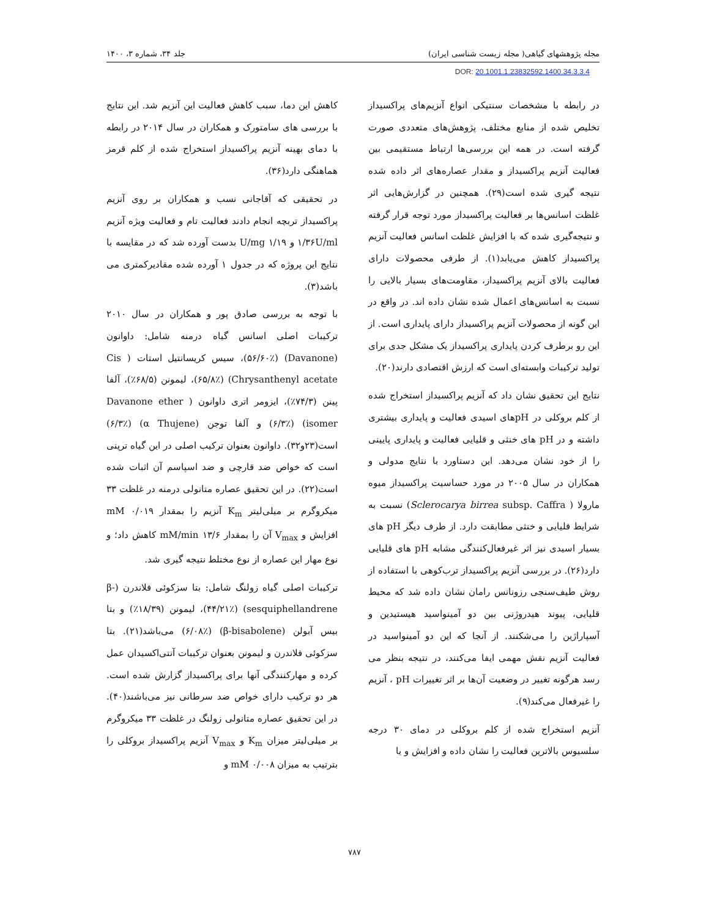مجله پژوهشهای گیاهی( مجله زیست شناسی ایران) جلد ۳۴، شماره ۳، ۱۴۰۰
DOR: 20.1001.1.23832592.1400.34.3.3.4
در رابطه با مشخصات سنتیکی انواع آنزیم‌های پراکسیداز تخلیص شده از منابع مختلف، پژوهش‌های متعددی صورت گرفته است. در همه این بررسی‌ها ارتباط مستقیمی بین فعالیت آنزیم پراکسیداز و مقدار عصاره‌های اثر داده شده نتیجه گیری شده است(۲۹). همچنین در گزارش‌هایی اثر غلظت اسانس‌ها بر فعالیت پراکسیداز مورد توجه قرار گرفته و نتیجه‌گیری شده که با افزایش غلظت اسانس فعالیت آنزیم پراکسیداز کاهش می‌یابد(۱). از طرفی محصولات دارای فعالیت بالای آنزیم پراکسیداز، مقاومت‌های بسیار بالایی را نسبت به اسانس‌های اعمال شده نشان داده اند. در واقع در این گونه از محصولات آنزیم پراکسیداز دارای پایداری است. از این رو برطرف کردن پایداری پراکسیداز یک مشکل جدی برای تولید ترکیبات وابسته‌ای است که ارزش اقتصادی دارند(۲۰).
نتایج این تحقیق نشان داد که آنزیم پراکسیداز استخراج شده از کلم بروکلی در pHهای اسیدی فعالیت و پایداری بیشتری داشته و در pH های خنثی و قلیایی فعالیت و پایداری پایینی را از خود نشان می‌دهد. این دستاورد با نتایج مدولی و همکاران در سال ۲۰۰۵ در مورد حساسیت پراکسیداز میوه مارولا ( Sclerocarya birrea subsp. Caffra) نسبت به شرایط قلیایی و خنثی مطابقت دارد. از طرف دیگر pH های بسیار اسیدی نیز اثر غیرفعال‌کنندگی مشابه pH های قلیایی دارد(۲۶). در بررسی آنزیم پراکسیداز ترب‌کوهی با استفاده از روش طیف‌سنجی رزونانس رامان نشان داده شد که محیط قلیایی، پیوند هیدروژنی بین دو آمینواسید هیستیدین و آسپاراژین را می‌شکنند. از آنجا که این دو آمینواسید در فعالیت آنزیم نقش مهمی ایفا می‌کنند، در نتیجه بنظر می رسد هرگونه تغییر در وضعیت آن‌ها بر اثر تغییرات pH ، آنزیم را غیرفعال می‌کند(۹).
آنزیم استخراج شده از کلم بروکلی در دمای ۳۰ درجه سلسیوس بالاترین فعالیت را نشان داده و افزایش و یا
کاهش این دما، سبب کاهش فعالیت این آنزیم شد. این نتایج با بررسی های سامتورک و همکاران در سال ۲۰۱۴ در رابطه با دمای بهینه آنزیم پراکسیداز استخراج شده از کلم قرمز هماهنگی دارد(۳۶).
در تحقیقی که آقاجانی نسب و همکاران بر روی آنزیم پراکسیداز تربچه انجام دادند فعالیت تام و فعالیت ویژه آنزیم ۱/۳۶U/ml و ۱/۱۹ U/mg بدست آورده شد که در مقایسه با نتایج این پروژه که در جدول ۱ آورده شده مقادیرکمتری می باشد(۳).
با توجه به بررسی صادق پور و همکاران در سال ۲۰۱۰ ترکیبات اصلی اسانس گیاه درمنه شامل: داوانون (Davanone) (۵۶/۶۰٪)، سیس کریسانتیل استات ( Cis Chrysanthenyl acetate) (۶۵/۸٪)، لیمونن (۶۸/۵٪)، آلفا پینن (۷۴/۳٪)، ایزومر اتری داوانون ( Davanone ether isomer) (۶/۳٪) و آلفا توجن (α Thujene) (۶/۳٪) است(۲۳و۳۲). داوانون بعنوان ترکیب اصلی در این گیاه ترپنی است که خواص ضد قارچی و ضد اسپاسم آن اثبات شده است(۲۲). در این تحقیق عصاره متانولی درمنه در غلظت ۳۳ میکروگرم بر میلی‌لیتر K<sub>m</sub> آنزیم را بمقدار mM ۰/۰۱۹ افزایش و V<sub>max</sub> آن را بمقدار ۱۳/۶ mM/min کاهش داد؛ و نوع مهار این عصاره از نوع مختلط نتیجه گیری شد.
ترکیبات اصلی گیاه زولنگ شامل: بتا سزکوئی فلاندرن (β-sesquiphellandrene) (۴۴/۲۱٪)، لیمونن (۱۸/۳۹٪) و بتا بیس آبولن (β-bisabolene) (۶/۰۸٪) می‌باشد(۲۱). بتا سزکوئی فلاندرن و لیمونن بعنوان ترکیبات آنتی‌اکسیدان عمل کرده و مهارکنندگی آنها برای پراکسیداز گزارش شده است. هر دو ترکیب دارای خواص ضد سرطانی نیز می‌باشند(۴۰). در این تحقیق عصاره متانولی زولنگ در غلظت ۳۳ میکروگرم بر میلی‌لیتر میزان K<sub>m</sub> و V<sub>max</sub> آنزیم پراکسیداز بروکلی را بترتیب به میزان mM ۰/۰۰۸ و
۷۸۷